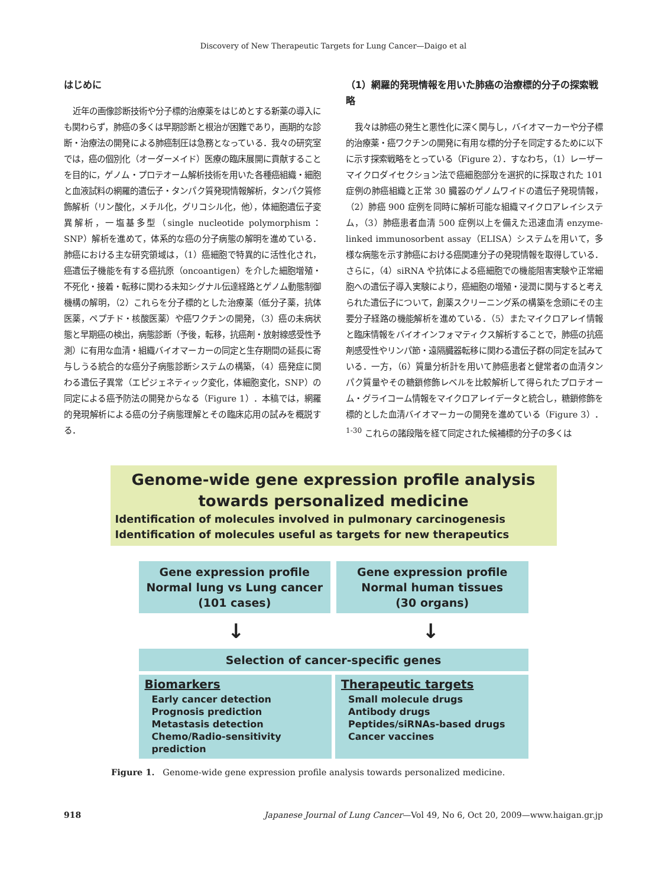Discovery of New Therapeutic Targets for Lung Cancer—Daigo et al
はじめに
近年の画像診断技術や分子標的治療薬をはじめとする新薬の導入にも関わらず，肺癌の多くは早期診断と根治が困難であり，画期的な診断・治療法の開発による肺癌制圧は急務となっている．我々の研究室では，癌の個別化（オーダーメイド）医療の臨床展開に貢献することを目的に，ゲノム・プロテオーム解析技術を用いた各種癌組織・細胞と血液試料の網羅的遺伝子・タンパク質発現情報解析，タンパク質修飾解析（リン酸化，メチル化，グリコシル化，他），体細胞遺伝子変異解析，一塩基多型（single nucleotide polymorphism：SNP）解析を進めて，体系的な癌の分子病態の解明を進めている．肺癌における主な研究領域は，（1）癌細胞で特異的に活性化され，癌遺伝子機能を有する癌抗原（oncoantigen）を介した細胞増殖・不死化・接着・転移に関わる未知シグナル伝達経路とゲノム動態制御機構の解明，（2）これらを分子標的とした治療薬（低分子薬，抗体医薬，ペプチド・核酸医薬）や癌ワクチンの開発，（3）癌の未病状態と早期癌の検出，病態診断（予後，転移，抗癌剤・放射線感受性予測）に有用な血清・組織バイオマーカーの同定と生存期間の延長に寄与しうる統合的な癌分子病態診断システムの構築，（4）癌発症に関わる遺伝子異常（エピジェネティック変化，体細胞変化，SNP）の同定による癌予防法の開発からなる（Figure 1）．本稿では，網羅的発現解析による癌の分子病態理解とその臨床応用の試みを概説する．
（1）網羅的発現情報を用いた肺癌の治療標的分子の探索戦略
我々は肺癌の発生と悪性化に深く関与し，バイオマーカーや分子標的治療薬・癌ワクチンの開発に有用な標的分子を同定するために以下に示す探索戦略をとっている（Figure 2）．すなわち，（1）レーザーマイクロダイセクション法で癌細胞部分を選択的に採取された 101 症例の肺癌組織と正常 30 臓器のゲノムワイドの遺伝子発現情報，（2）肺癌 900 症例を同時に解析可能な組織マイクロアレイシステム，（3）肺癌患者血清 500 症例以上を備えた迅速血清 enzyme-linked immunosorbent assay（ELISA）システムを用いて，多様な病態を示す肺癌における癌関連分子の発現情報を取得している．さらに，（4）siRNA や抗体による癌細胞での機能阻害実験や正常細胞への遺伝子導入実験により，癌細胞の増殖・浸潤に関与すると考えられた遺伝子について，創薬スクリーニング系の構築を念頭にその主要分子経路の機能解析を進めている．（5）またマイクロアレイ情報と臨床情報をバイオインフォマティクス解析することで，肺癌の抗癌剤感受性やリンパ節・遠隔臓器転移に関わる遺伝子群の同定を試みている．一方，（6）質量分析計を用いて肺癌患者と健常者の血清タンパク質量やその糖鎖修飾レベルを比較解析して得られたプロテオーム・グライコーム情報をマイクロアレイデータと統合し，糖鎖修飾を標的とした血清バイオマーカーの開発を進めている（Figure 3）．<sup>1-30</sup> これらの諸段階を経て同定された候補標的分子の多くは
Genome-wide gene expression profile analysis
towards personalized medicine
Identification of molecules involved in pulmonary carcinogenesis
Identification of molecules useful as targets for new therapeutics
Gene expression profile
Normal lung vs Lung cancer
(101 cases)
Gene expression profile
Normal human tissues
(30 organs)
↓ ↓
Selection of cancer-specific genes
Biomarkers
Early cancer detection
Prognosis prediction
Metastasis detection
Chemo/Radio-sensitivity prediction
Therapeutic targets
Small molecule drugs
Antibody drugs
Peptides/siRNAs-based drugs
Cancer vaccines
Figure 1. Genome-wide gene expression profile analysis towards personalized medicine.
918 Japanese Journal of Lung Cancer—Vol 49, No 6, Oct 20, 2009—www.haigan.gr.jp